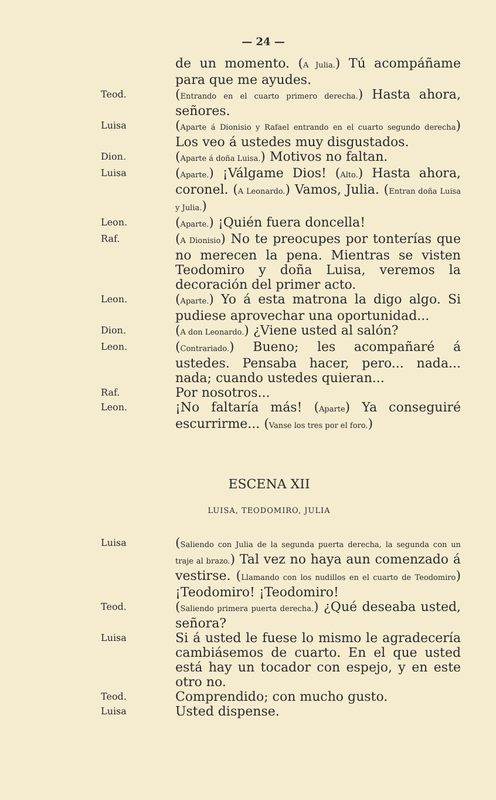— 24 —
de un momento. (A Julia.) Tú acompáñame para que me ayudes.
Teod.
(Entrando en el cuarto primero derecha.) Hasta ahora, señores.
Luisa
(Aparte á Dionisio y Rafael entrando en el cuarto segundo derecha) Los veo á ustedes muy disgustados.
Dion.
(Aparte á doña Luisa.) Motivos no faltan.
Luisa
(Aparte.) ¡Válgame Dios! (Alto.) Hasta ahora, coronel. (A Leonardo.) Vamos, Julia. (Entran doña Luisa y Julia.)
Leon.
(Aparte.) ¡Quién fuera doncella!
Raf.
(A Dionisio) No te preocupes por tonterías que no merecen la pena. Mientras se visten Teodomiro y doña Luisa, veremos la decoración del primer acto.
Leon.
(Aparte.) Yo á esta matrona la digo algo. Si pudiese aprovechar una oportunidad...
Dion.
(A don Leonardo.) ¿Viene usted al salón?
Leon.
(Contrariado.) Bueno; les acompañaré á ustedes. Pensaba hacer, pero... nada... nada; cuando ustedes quieran...
Raf.
Por nosotros...
Leon.
¡No faltaría más! (Aparte) Ya conseguiré escurrirme... (Vanse los tres por el foro.)
ESCENA XII
LUISA, TEODOMIRO, JULIA
Luisa
(Saliendo con Julia de la segunda puerta derecha, la segunda con un traje al brazo.) Tal vez no haya aun comenzado á vestirse. (Llamando con los nudillos en el cuarto de Teodomiro) ¡Teodomiro! ¡Teodomiro!
Teod.
(Saliendo primera puerta derecha.) ¿Qué deseaba usted, señora?
Luisa
Si á usted le fuese lo mismo le agradecería cambiásemos de cuarto. En el que usted está hay un tocador con espejo, y en este otro no.
Teod.
Comprendido; con mucho gusto.
Luisa
Usted dispense.